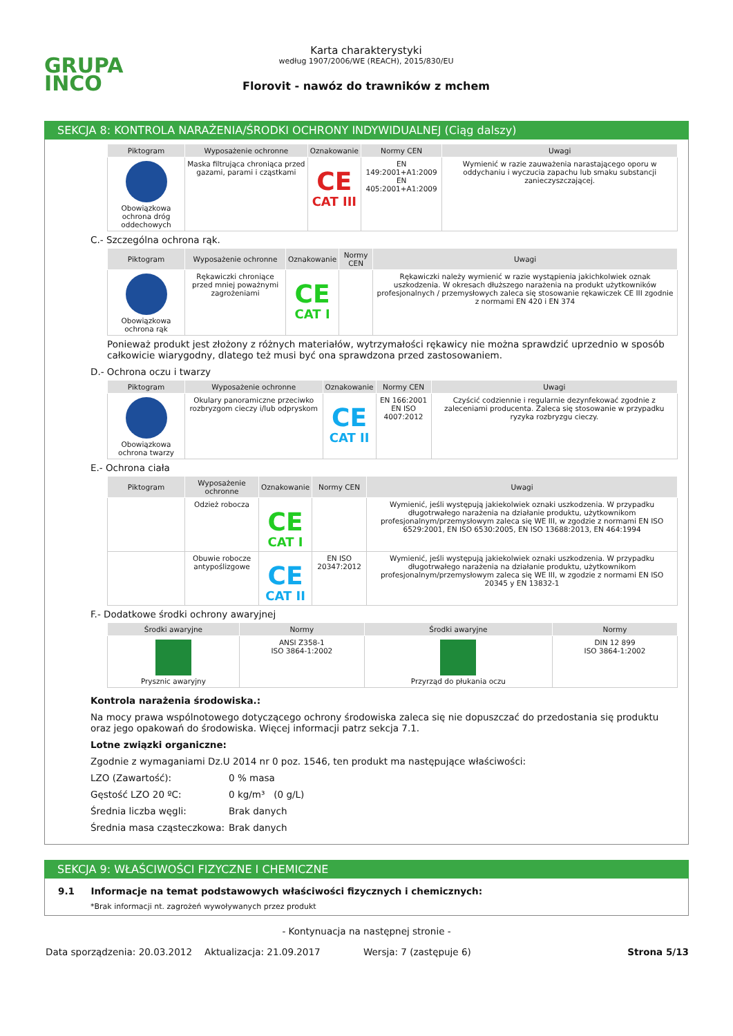GRUPA
INCO
Karta charakterystyki
według 1907/2006/WE (REACH), 2015/830/EU
Florovit - nawóz do trawników z mchem
SEKCJA 8: KONTROLA NARAŻENIA/ŚRODKI OCHRONY INDYWIDUALNEJ (Ciąg dalszy)
| Piktogram | Wyposażenie ochronne | Oznakowanie | Normy CEN | Uwagi |
| --- | --- | --- | --- | --- |
| Obowiązkowa ochrona dróg oddechowych | Maska filtrująca chroniąca przed gazami, parami i cząstkami | CE CAT III | EN 149:2001+A1:2009 EN 405:2001+A1:2009 | Wymienić w razie zauważenia narastającego oporu w oddychaniu i wyczucia zapachu lub smaku substancji zanieczyszczającej. |
C.- Szczególna ochrona rąk.
| Piktogram | Wyposażenie ochronne | Oznakowanie | Normy CEN | Uwagi |
| --- | --- | --- | --- | --- |
| Obowiązkowa ochrona rąk | Rękawiczki chroniące przed mniej poważnymi zagrożeniami | CE CAT I | | Rękawiczki należy wymienić w razie wystąpienia jakichkolwiek oznak uszkodzenia. W okresach dłuższego narażenia na produkt użytkowników profesjonalnych / przemysłowych zaleca się stosowanie rękawiczek CE III zgodnie z normami EN 420 i EN 374 |
Ponieważ produkt jest złożony z różnych materiałów, wytrzymałości rękawicy nie można sprawdzić uprzednio w sposób całkowicie wiarygodny, dlatego też musi być ona sprawdzona przed zastosowaniem.
D.- Ochrona oczu i twarzy
| Piktogram | Wyposażenie ochronne | Oznakowanie | Normy CEN | Uwagi |
| --- | --- | --- | --- | --- |
| Obowiązkowa ochrona twarzy | Okulary panoramiczne przeciwko rozbryzgom cieczy i/lub odpryskom | CE CAT II | EN 166:2001 EN ISO 4007:2012 | Czyścić codziennie i regularnie dezynfekować zgodnie z zaleceniami producenta. Zaleca się stosowanie w przypadku ryzyka rozbryzgu cieczy. |
E.- Ochrona ciała
| Piktogram | Wyposażenie ochronne | Oznakowanie | Normy CEN | Uwagi |
| --- | --- | --- | --- | --- |
| | Odzież robocza | CE CAT I | | Wymienić, jeśli występują jakiekolwiek oznaki uszkodzenia. W przypadku długotrwałego narażenia na działanie produktu, użytkownikom profesjonalnym/przemysłowym zaleca się WE III, w zgodzie z normami EN ISO 6529:2001, EN ISO 6530:2005, EN ISO 13688:2013, EN 464:1994 |
| | Obuwie robocze antypoślizgowe | CE CAT II | EN ISO 20347:2012 | Wymienić, jeśli występują jakiekolwiek oznaki uszkodzenia. W przypadku długotrwałego narażenia na działanie produktu, użytkownikom profesjonalnym/przemysłowym zaleca się WE III, w zgodzie z normami EN ISO 20345 y EN 13832-1 |
F.- Dodatkowe środki ochrony awaryjnej
| Środki awaryjne | Normy | Środki awaryjne | Normy |
| --- | --- | --- | --- |
| Prysznic awaryjny | ANSI Z358-1 ISO 3864-1:2002 | Przyrząd do płukania oczu | DIN 12 899 ISO 3864-1:2002 |
Kontrola narażenia środowiska.:
Na mocy prawa wspólnotowego dotyczącego ochrony środowiska zaleca się nie dopuszczać do przedostania się produktu oraz jego opakowań do środowiska. Więcej informacji patrz sekcja 7.1.
Lotne związki organiczne:
Zgodnie z wymaganiami Dz.U 2014 nr 0 poz. 1546, ten produkt ma następujące właściwości:
| LZO (Zawartość): | 0 % masa |
| Gęstość LZO 20 ºC: | 0 kg/m³ (0 g/L) |
| Średnia liczba węgli: | Brak danych |
| Średnia masa cząsteczkowa: | Brak danych |
SEKCJA 9: WŁAŚCIWOŚCI FIZYCZNE I CHEMICZNE
9.1 Informacje na temat podstawowych właściwości fizycznych i chemicznych:
*Brak informacji nt. zagrożeń wywoływanych przez produkt
- Kontynuacja na następnej stronie -
Data sporządzenia: 20.03.2012 Aktualizacja: 21.09.2017 Wersja: 7 (zastępuje 6) Strona 5/13